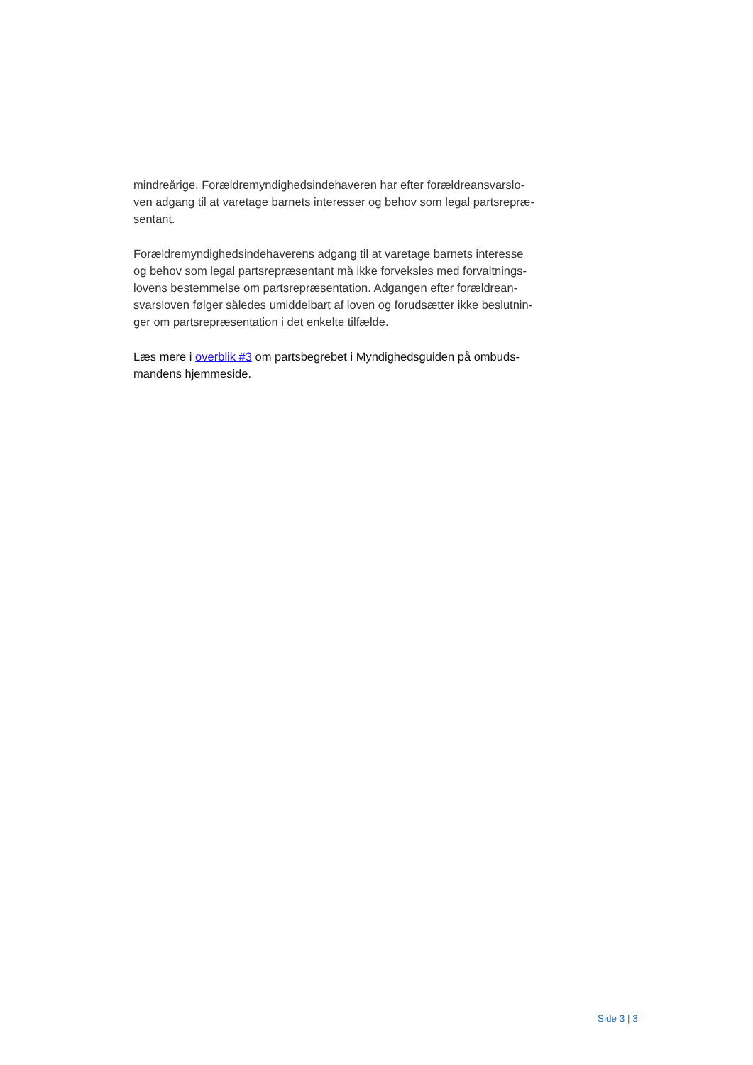mindreårige. Forældremyndighedsindehaveren har efter forældreansvarslo-
ven adgang til at varetage barnets interesser og behov som legal partsrepræ-
sentant.
Forældremyndighedsindehaverens adgang til at varetage barnets interesse
og behov som legal partsrepræsentant må ikke forveksles med forvaltnings-
lovens bestemmelse om partsrepræsentation. Adgangen efter forældrean-
svarsloven følger således umiddelbart af loven og forudsætter ikke beslutnin-
ger om partsrepræsentation i det enkelte tilfælde.
Læs mere i overblik #3 om partsbegrebet i Myndighedsguiden på ombuds-
mandens hjemmeside.
Side 3 | 3